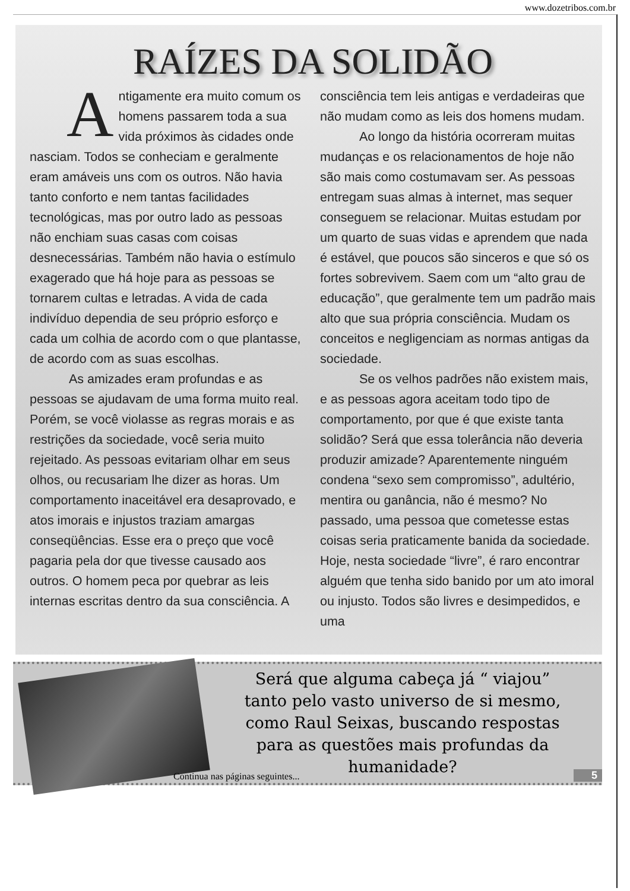www.dozetribos.com.br
RAÍZES DA SOLIDÃO
Antigamente era muito comum os homens passarem toda a sua vida próximos às cidades onde nasciam. Todos se conheciam e geralmente eram amáveis uns com os outros. Não havia tanto conforto e nem tantas facilidades tecnológicas, mas por outro lado as pessoas não enchiam suas casas com coisas desnecessárias. Também não havia o estímulo exagerado que há hoje para as pessoas se tornarem cultas e letradas. A vida de cada indivíduo dependia de seu próprio esforço e cada um colhia de acordo com o que plantasse, de acordo com as suas escolhas.
As amizades eram profundas e as pessoas se ajudavam de uma forma muito real. Porém, se você violasse as regras morais e as restrições da sociedade, você seria muito rejeitado. As pessoas evitariam olhar em seus olhos, ou recusariam lhe dizer as horas. Um comportamento inaceitável era desaprovado, e atos imorais e injustos traziam amargas conseqüências. Esse era o preço que você pagaria pela dor que tivesse causado aos outros. O homem peca por quebrar as leis internas escritas dentro da sua consciência. A consciência tem leis antigas e verdadeiras que não mudam como as leis dos homens mudam.
Ao longo da história ocorreram muitas mudanças e os relacionamentos de hoje não são mais como costumavam ser. As pessoas entregam suas almas à internet, mas sequer conseguem se relacionar. Muitas estudam por um quarto de suas vidas e aprendem que nada é estável, que poucos são sinceros e que só os fortes sobrevivem. Saem com um “alto grau de educação”, que geralmente tem um padrão mais alto que sua própria consciência. Mudam os conceitos e negligenciam as normas antigas da sociedade.
Se os velhos padrões não existem mais, e as pessoas agora aceitam todo tipo de comportamento, por que é que existe tanta solidão? Será que essa tolerância não deveria produzir amizade? Aparentemente ninguém condena “sexo sem compromisso”, adultério, mentira ou ganância, não é mesmo? No passado, uma pessoa que cometesse estas coisas seria praticamente banida da sociedade. Hoje, nesta sociedade “livre”, é raro encontrar alguém que tenha sido banido por um ato imoral ou injusto. Todos são livres e desimpedidos, e uma
Será que alguma cabeça já “ viajou”
tanto pelo vasto universo de si mesmo,
como Raul Seixas, buscando respostas
para as questões mais profundas da
humanidade?
Continua nas páginas seguintes...
5